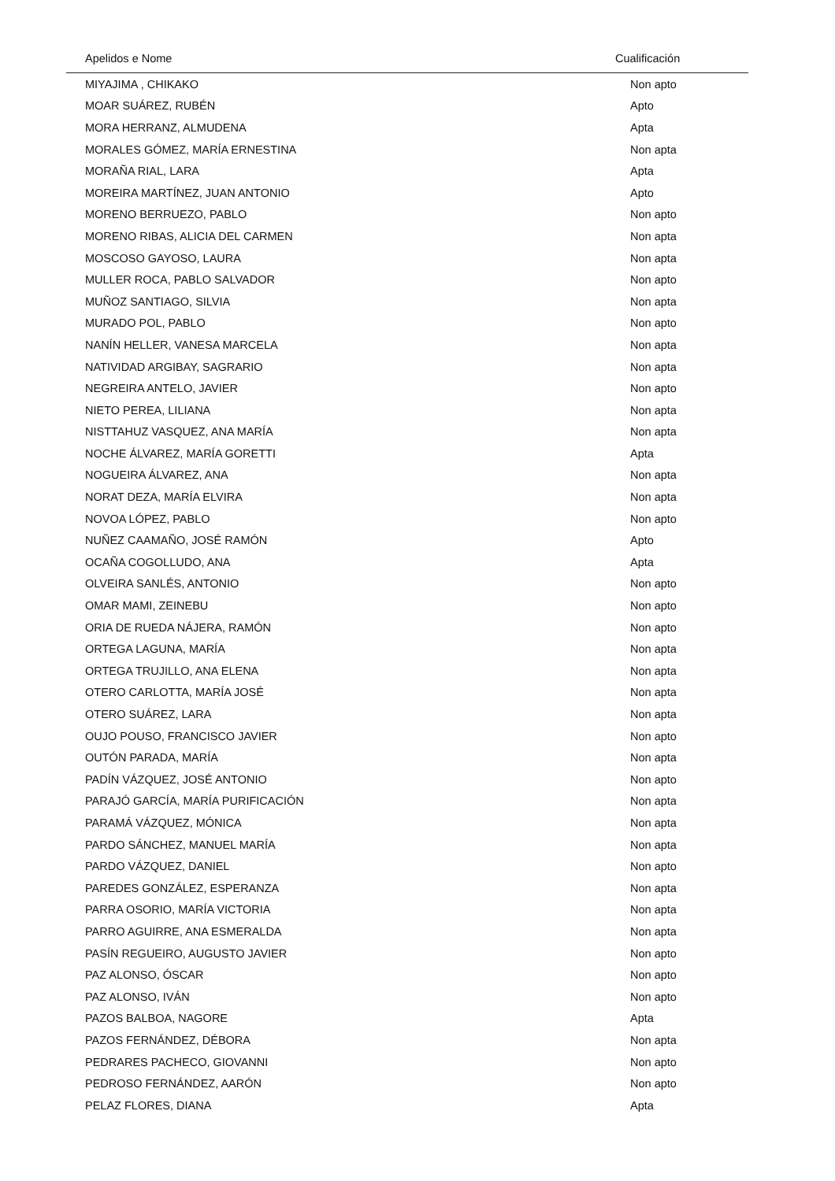| Apelidos e Nome | Cualificación |
| --- | --- |
| MIYAJIMA , CHIKAKO | Non apto |
| MOAR SUÁREZ, RUBÉN | Apto |
| MORA HERRANZ, ALMUDENA | Apta |
| MORALES GÓMEZ, MARÍA ERNESTINA | Non apta |
| MORAÑA RIAL, LARA | Apta |
| MOREIRA MARTÍNEZ, JUAN ANTONIO | Apto |
| MORENO BERRUEZO, PABLO | Non apto |
| MORENO RIBAS, ALICIA DEL CARMEN | Non apta |
| MOSCOSO GAYOSO, LAURA | Non apta |
| MULLER ROCA, PABLO SALVADOR | Non apto |
| MUÑOZ SANTIAGO, SILVIA | Non apta |
| MURADO POL, PABLO | Non apto |
| NANÍN HELLER, VANESA MARCELA | Non apta |
| NATIVIDAD ARGIBAY, SAGRARIO | Non apta |
| NEGREIRA ANTELO, JAVIER | Non apto |
| NIETO PEREA, LILIANA | Non apta |
| NISTTAHUZ VASQUEZ, ANA MARÍA | Non apta |
| NOCHE ÁLVAREZ, MARÍA GORETTI | Apta |
| NOGUEIRA ÁLVAREZ, ANA | Non apta |
| NORAT DEZA, MARÍA ELVIRA | Non apta |
| NOVOA LÓPEZ, PABLO | Non apto |
| NUÑEZ CAAMAÑO, JOSÉ RAMÓN | Apto |
| OCAÑA COGOLLUDO, ANA | Apta |
| OLVEIRA SANLÉS, ANTONIO | Non apto |
| OMAR MAMI, ZEINEBU | Non apto |
| ORIA DE RUEDA NÁJERA, RAMÓN | Non apto |
| ORTEGA LAGUNA, MARÍA | Non apta |
| ORTEGA TRUJILLO, ANA ELENA | Non apta |
| OTERO CARLOTTA, MARÍA JOSÉ | Non apta |
| OTERO SUÁREZ, LARA | Non apta |
| OUJO POUSO, FRANCISCO JAVIER | Non apto |
| OUTÓN PARADA, MARÍA | Non apta |
| PADÍN VÁZQUEZ, JOSÉ ANTONIO | Non apto |
| PARAJÓ GARCÍA, MARÍA PURIFICACIÓN | Non apta |
| PARAMÁ VÁZQUEZ, MÓNICA | Non apta |
| PARDO SÁNCHEZ, MANUEL MARÍA | Non apta |
| PARDO VÁZQUEZ, DANIEL | Non apto |
| PAREDES GONZÁLEZ, ESPERANZA | Non apta |
| PARRA OSORIO, MARÍA VICTORIA | Non apta |
| PARRO AGUIRRE, ANA ESMERALDA | Non apta |
| PASÍN REGUEIRO, AUGUSTO JAVIER | Non apto |
| PAZ ALONSO, ÓSCAR | Non apto |
| PAZ ALONSO, IVÁN | Non apto |
| PAZOS BALBOA, NAGORE | Apta |
| PAZOS FERNÁNDEZ, DÉBORA | Non apta |
| PEDRARES PACHECO, GIOVANNI | Non apto |
| PEDROSO FERNÁNDEZ, AARÓN | Non apto |
| PELAZ FLORES, DIANA | Apta |